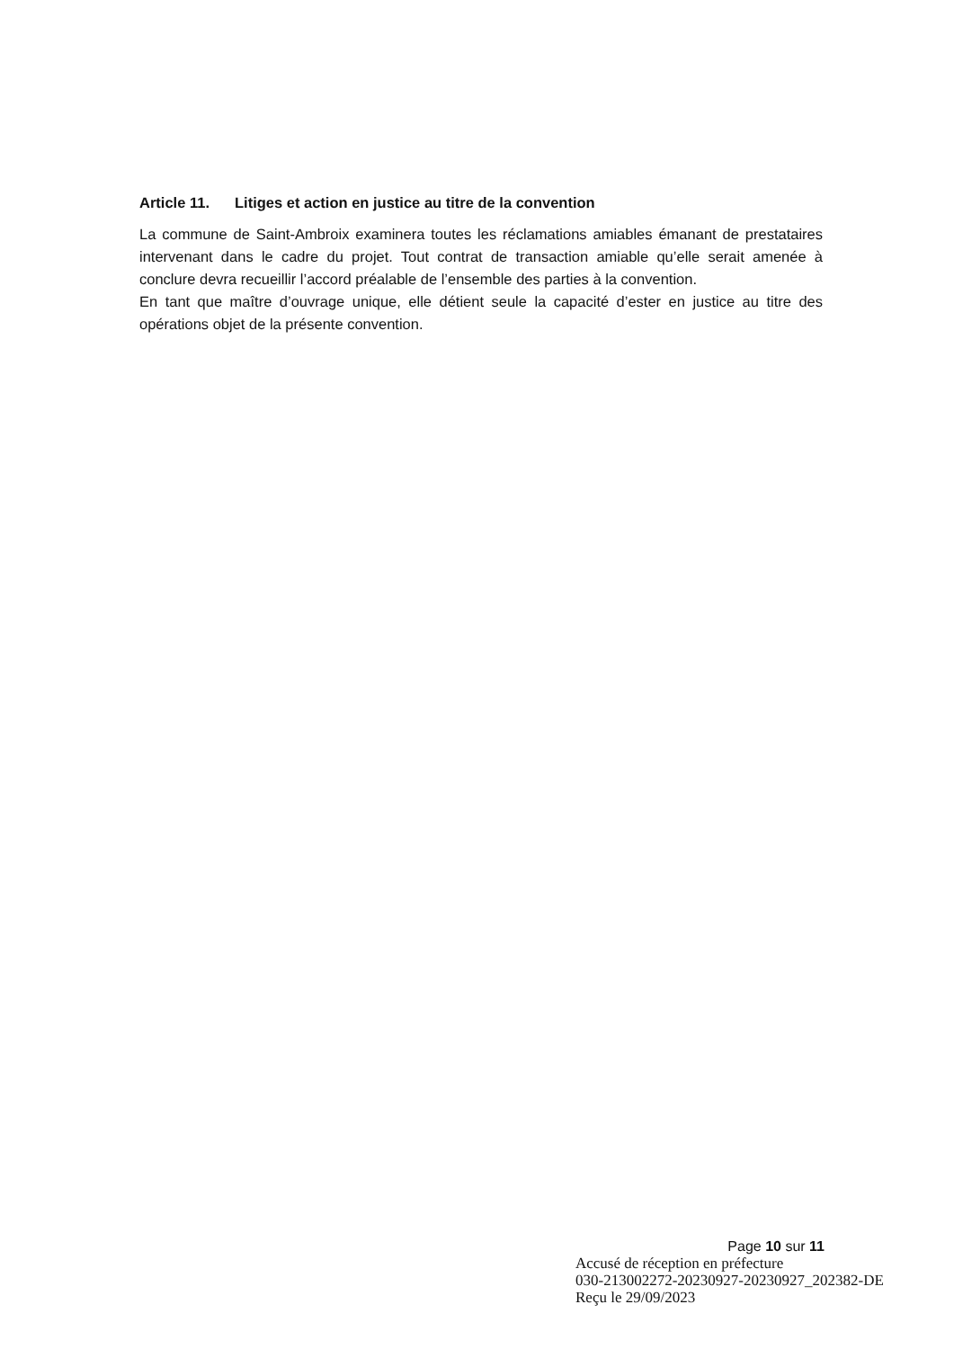Article 11. Litiges et action en justice au titre de la convention
La commune de Saint-Ambroix examinera toutes les réclamations amiables émanant de prestataires intervenant dans le cadre du projet. Tout contrat de transaction amiable qu’elle serait amenée à conclure devra recueillir l’accord préalable de l’ensemble des parties à la convention.
En tant que maître d’ouvrage unique, elle détient seule la capacité d’ester en justice au titre des opérations objet de la présente convention.
Page 10 sur 11
Accusé de réception en préfecture
030-213002272-20230927-20230927_202382-DE
Reçu le 29/09/2023